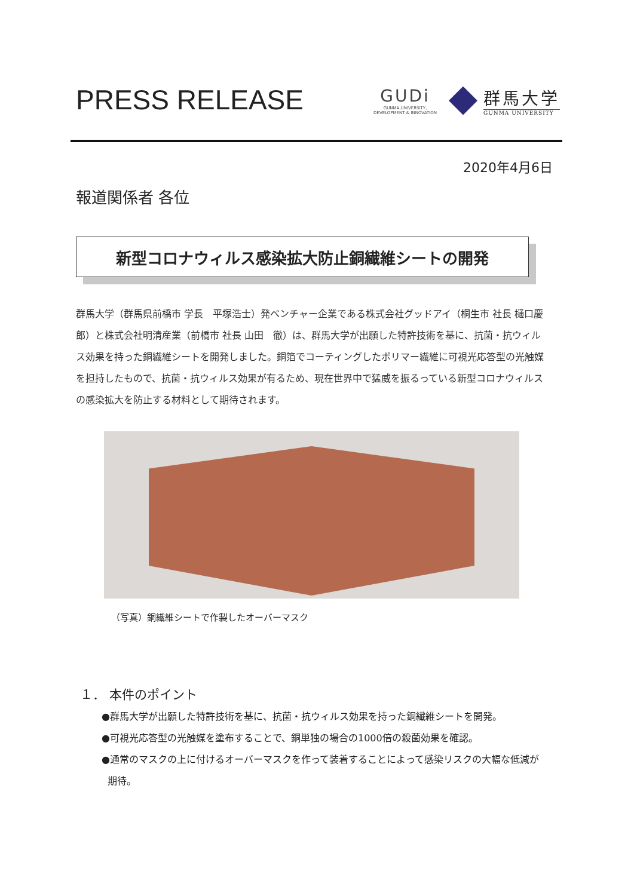PRESS RELEASE
GUDi
GUNMA,UNIVERSITY,
DEVELOPMENT & INNOVATION
群馬大学
GUNMA UNIVERSITY
2020年4月6日
報道関係者 各位
新型コロナウィルス感染拡大防止銅繊維シートの開発
群馬大学（群馬県前橋市 学長　平塚浩士）発ベンチャー企業である株式会社グッドアイ（桐生市 社長 樋口慶郎）と株式会社明清産業（前橋市 社長 山田　徹）は、群馬大学が出願した特許技術を基に、抗菌・抗ウィルス効果を持った銅繊維シートを開発しました。銅箔でコーティングしたポリマー繊維に可視光応答型の光触媒を担持したもので、抗菌・抗ウィルス効果が有るため、現在世界中で猛威を振るっている新型コロナウィルスの感染拡大を防止する材料として期待されます。
（写真）銅繊維シートで作製したオーバーマスク
１． 本件のポイント
●群馬大学が出願した特許技術を基に、抗菌・抗ウィルス効果を持った銅繊維シートを開発。
●可視光応答型の光触媒を塗布することで、銅単独の場合の1000倍の殺菌効果を確認。
●通常のマスクの上に付けるオーバーマスクを作って装着することによって感染リスクの大幅な低減が
期待。